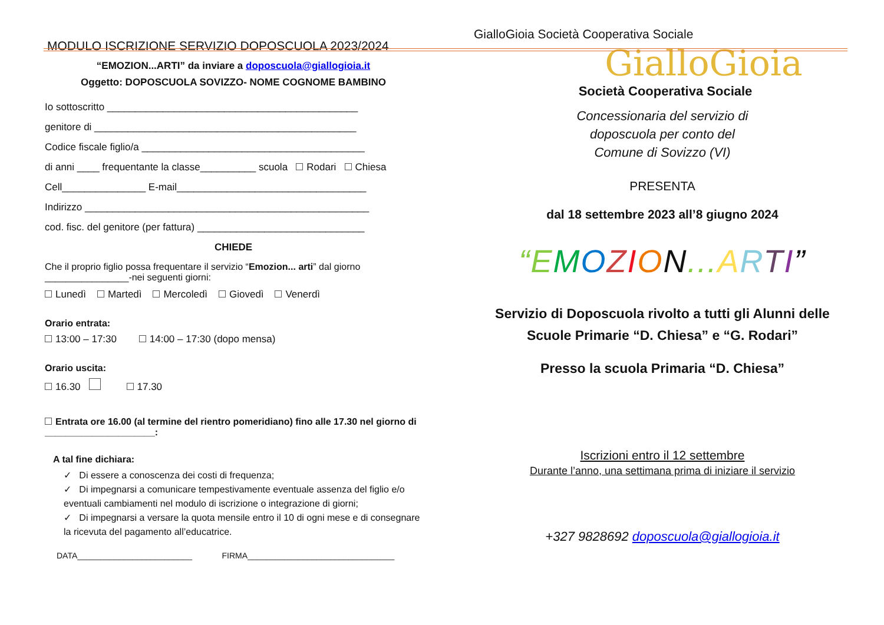MODULO ISCRIZIONE SERVIZIO DOPOSCUOLA 2023/2024
“EMOZION...ARTI” da inviare a doposcuola@giallogioia.it
Oggetto: DOPOSCUOLA SOVIZZO- NOME COGNOME BAMBINO
Io sottoscritto _____________________________________________
genitore di _______________________________________________
Codice fiscale figlio/a ________________________________________
di anni ____ frequentante la classe__________ scuola Rodari Chiesa
Cell_______________ E-mail__________________________________
Indirizzo ___________________________________________________
cod. fisc. del genitore (per fattura) ______________________________
CHIEDE
Che il proprio figlio possa frequentare il servizio “Emozion... arti” dal giorno ________________-nei seguenti giorni:
Lunedì Martedì Mercoledì Giovedì Venerdì
Orario entrata:
13:00 – 17:30 14:00 – 17:30 (dopo mensa)
Orario uscita:
16.30 17.30
Entrata ore 16.00 (al termine del rientro pomeridiano) fino alle 17.30 nel giorno di _____________________:
A tal fine dichiara:
✓ Di essere a conoscenza dei costi di frequenza;
✓ Di impegnarsi a comunicare tempestivamente eventuale assenza del figlio e/o eventuali cambiamenti nel modulo di iscrizione o integrazione di giorni;
✓ Di impegnarsi a versare la quota mensile entro il 10 di ogni mese e di consegnare la ricevuta del pagamento all’educatrice.
DATA_________________________ FIRMA________________________________
GialloGioia Società Cooperativa Sociale
GialloGioia
Società Cooperativa Sociale
Concessionaria del servizio di
doposcuola per conto del
Comune di Sovizzo (VI)
PRESENTA
dal 18 settembre 2023 all’8 giugno 2024
“E MOZION... ARTI”
Servizio di Doposcuola rivolto a tutti gli Alunni delle Scuole Primarie “D. Chiesa” e “G. Rodari”
Presso la scuola Primaria “D. Chiesa”
Iscrizioni entro il 12 settembre
Durante l’anno, una settimana prima di iniziare il servizio
+327 9828692 doposcuola@giallogioia.it